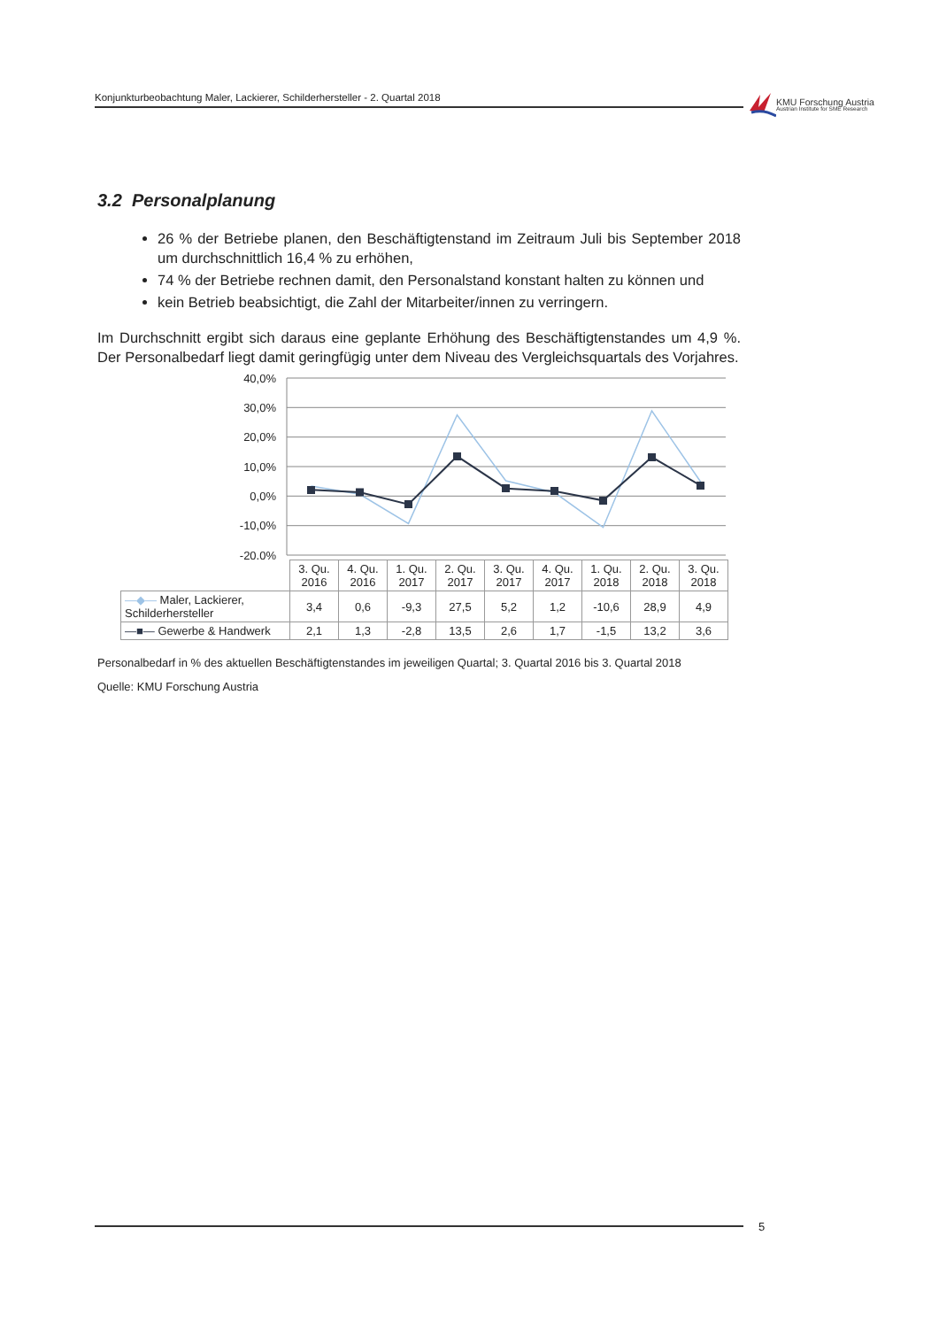Konjunkturbeobachtung Maler, Lackierer, Schilderhersteller - 2. Quartal 2018
KMU Forschung Austria
Austrian Institute for SME Research
3.2 Personalplanung
26 % der Betriebe planen, den Beschäftigtenstand im Zeitraum Juli bis September 2018 um durchschnittlich 16,4 % zu erhöhen,
74 % der Betriebe rechnen damit, den Personalstand konstant halten zu können und
kein Betrieb beabsichtigt, die Zahl der Mitarbeiter/innen zu verringern.
Im Durchschnitt ergibt sich daraus eine geplante Erhöhung des Beschäftigtenstandes um 4,9 %. Der Personalbedarf liegt damit geringfügig unter dem Niveau des Vergleichsquartals des Vorjahres.
40,0%
30,0%
20,0%
10,0%
0,0%
-10,0%
-20,0%
| | 3. Qu. 2016 | 4. Qu. 2016 | 1. Qu. 2017 | 2. Qu. 2017 | 3. Qu. 2017 | 4. Qu. 2017 | 1. Qu. 2018 | 2. Qu. 2018 | 3. Qu. 2018 |
| —◆— Maler, Lackierer, Schilderhersteller | 3,4 | 0,6 | -9,3 | 27,5 | 5,2 | 1,2 | -10,6 | 28,9 | 4,9 |
| —■— Gewerbe & Handwerk | 2,1 | 1,3 | -2,8 | 13,5 | 2,6 | 1,7 | -1,5 | 13,2 | 3,6 |
Personalbedarf in % des aktuellen Beschäftigtenstandes im jeweiligen Quartal; 3. Quartal 2016 bis 3. Quartal 2018
Quelle: KMU Forschung Austria
5